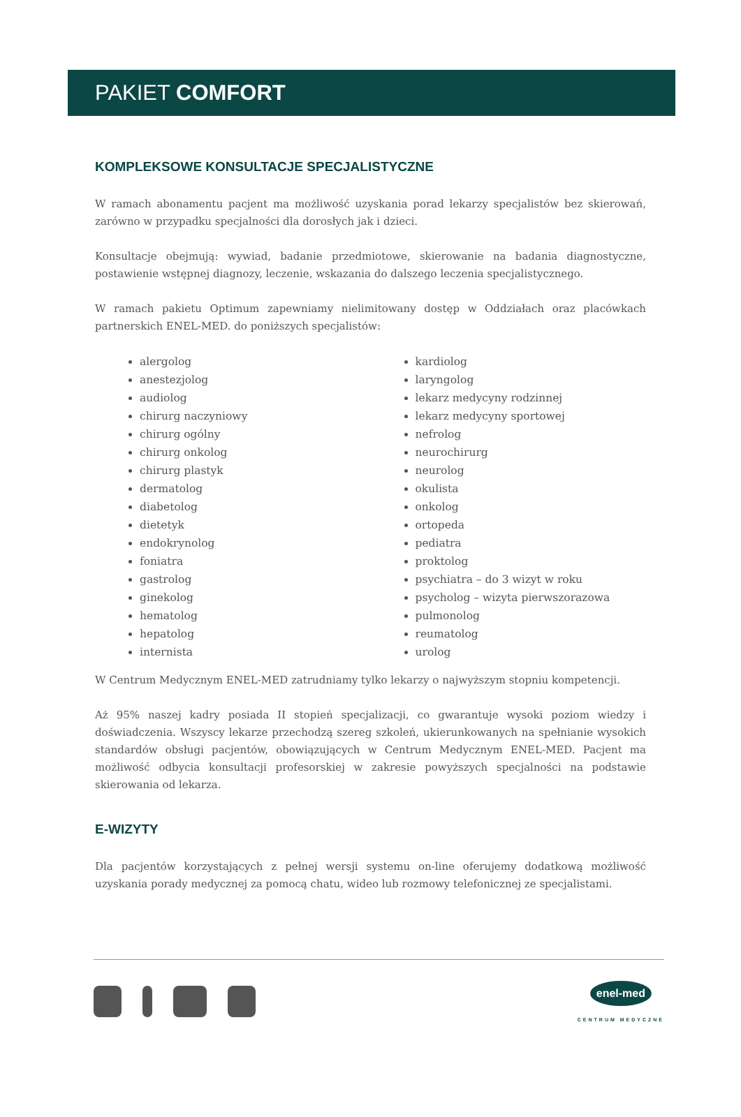PAKIET COMFORT
KOMPLEKSOWE KONSULTACJE SPECJALISTYCZNE
W ramach abonamentu pacjent ma możliwość uzyskania porad lekarzy specjalistów bez skierowań, zarówno w przypadku specjalności dla dorosłych jak i dzieci.
Konsultacje obejmują: wywiad, badanie przedmiotowe, skierowanie na badania diagnostyczne, postawienie wstępnej diagnozy, leczenie, wskazania do dalszego leczenia specjalistycznego.
W ramach pakietu Optimum zapewniamy nielimitowany dostęp w Oddziałach oraz placówkach partnerskich ENEL-MED. do poniższych specjalistów:
alergolog
anestezjolog
audiolog
chirurg naczyniowy
chirurg ogólny
chirurg onkolog
chirurg plastyk
dermatolog
diabetolog
dietetyk
endokrynolog
foniatra
gastrolog
ginekolog
hematolog
hepatolog
internista
kardiolog
laryngolog
lekarz medycyny rodzinnej
lekarz medycyny sportowej
nefrolog
neurochirurg
neurolog
okulista
onkolog
ortopeda
pediatra
proktolog
psychiatra – do 3 wizyt w roku
psycholog – wizyta pierwszorazowa
pulmonolog
reumatolog
urolog
W Centrum Medycznym ENEL-MED zatrudniamy tylko lekarzy o najwyższym stopniu kompetencji.
Aż 95% naszej kadry posiada II stopień specjalizacji, co gwarantuje wysoki poziom wiedzy i doświadczenia. Wszyscy lekarze przechodzą szereg szkoleń, ukierunkowanych na spełnianie wysokich standardów obsługi pacjentów, obowiązujących w Centrum Medycznym ENEL-MED. Pacjent ma możliwość odbycia konsultacji profesorskiej w zakresie powyższych specjalności na podstawie skierowania od lekarza.
E-WIZYTY
Dla pacjentów korzystających z pełnej wersji systemu on-line oferujemy dodatkową możliwość uzyskania porady medycznej za pomocą chatu, wideo lub rozmowy telefonicznej ze specjalistami.
enel-med
CENTRUM MEDYCZNE